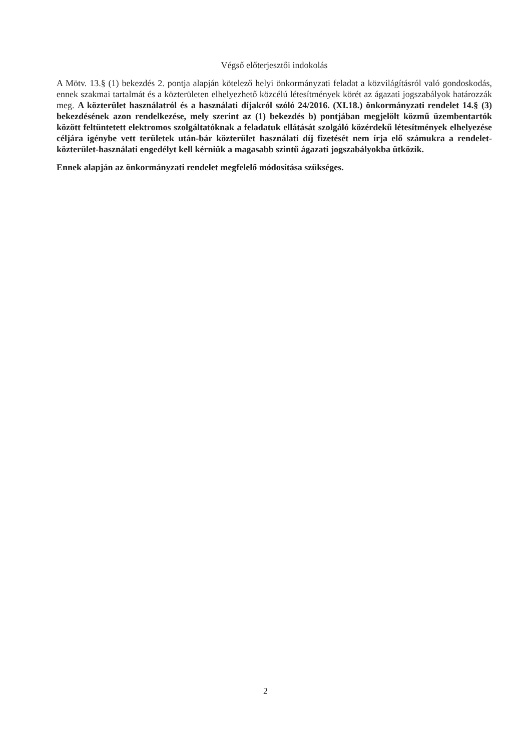Végső előterjesztői indokolás
A Mötv. 13.§ (1) bekezdés 2. pontja alapján kötelező helyi önkormányzati feladat a közvilágításról való gondoskodás, ennek szakmai tartalmát és a közterületen elhelyezhető közcélú létesítmények körét az ágazati jogszabályok határozzák meg. A közterület használatról és a használati díjakról szóló 24/2016. (XI.18.) önkormányzati rendelet 14.§ (3) bekezdésének azon rendelkezése, mely szerint az (1) bekezdés b) pontjában megjelölt közmű üzembentartók között feltüntetett elektromos szolgáltatóknak a feladatuk ellátását szolgáló közérdekű létesítmények elhelyezése céljára igénybe vett területek után-bár közterület használati díj fizetését nem írja elő számukra a rendelet-közterület-használati engedélyt kell kérniük a magasabb szintű ágazati jogszabályokba ütközik.
Ennek alapján az önkormányzati rendelet megfelelő módosítása szükséges.
2